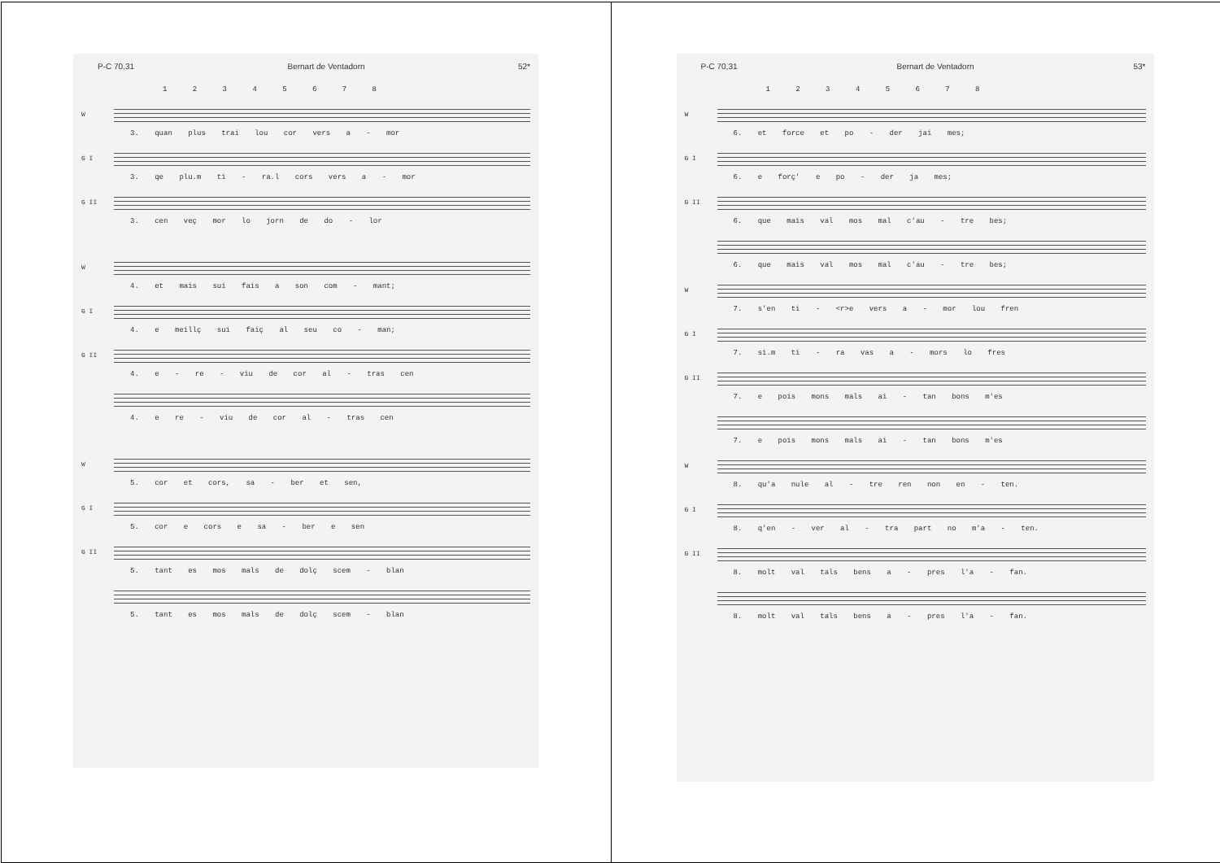P-C 70,31 Bernart de Ventadorn 52*
1 2 3 4 5 6 7 8
W
3. quan plus trai lou cor vers a - mor
G I
3. qe plu.m ti - ra.l cors vers a - mor
G II
3. cen veç mor lo jorn de do - lor
W
4. et mais sui fais a son com - mant;
G I
4. e meillç sui faiç al seu co - man;
G II
4. e - re - viu de cor al - tras cen
4. e re - viu de cor al - tras cen
W
5. cor et cors, sa - ber et sen,
G I
5. cor e cors e sa - ber e sen
G II
5. tant es mos mals de dolç scem - blan
5. tant es mos mals de dolç scem - blan
P-C 70,31 Bernart de Ventadorn 53*
1 2 3 4 5 6 7 8
W
6. et force et po - der jai mes;
G I
6. e forç' e po - der ja mes;
G II
6. que mais val mos mal c'au - tre bes;
6. que mais val mos mal c'au - tre bes;
W
7. s'en ti - <r>e vers a - mor lou fren
G I
7. si.m ti - ra vas a - mors lo fres
G II
7. e pois mons mals ai - tan bons m'es
7. e pois mons mals ai - tan bons m'es
W
8. qu'a nule al - tre ren non en - ten.
G I
8. q'en - ver al - tra part no m'a - ten.
G II
8. molt val tals bens a - pres l'a - fan.
8. molt val tals bens a - pres l'a - fan.